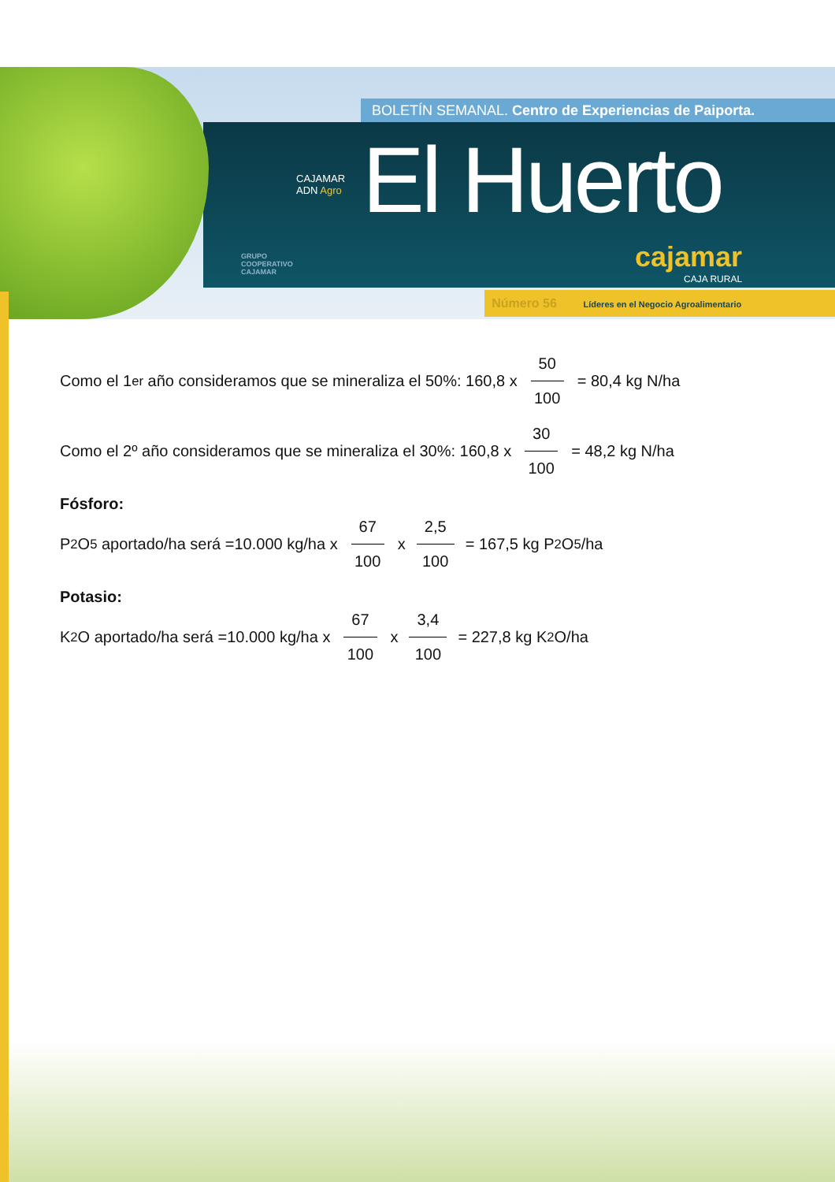CAJAMAR
ADN Agro
GRUPO
COOPERATIVO
CAJAMAR
cajamar
CAJA RURAL
BOLETÍN SEMANAL. Centro de Experiencias de Paiporta.
El Huerto
Número 56 Líderes en el Negocio Agroalimentario
Como el 1<sup>er</sup> año consideramos que se mineraliza el 50%: 160,8 x 50 100 = 80,4 kg N/ha
Como el 2º año consideramos que se mineraliza el 30%: 160,8 x 30 100 = 48,2 kg N/ha
Fósforo:
P<sub>2</sub>O<sub>5</sub> aportado/ha será =10.000 kg/ha x 67 100 x 2,5 100 = 167,5 kg P<sub>2</sub>O<sub>5</sub>/ha
Potasio:
K<sub>2</sub>O aportado/ha será =10.000 kg/ha x 67 100 x 3,4 100 = 227,8 kg K<sub>2</sub>O/ha